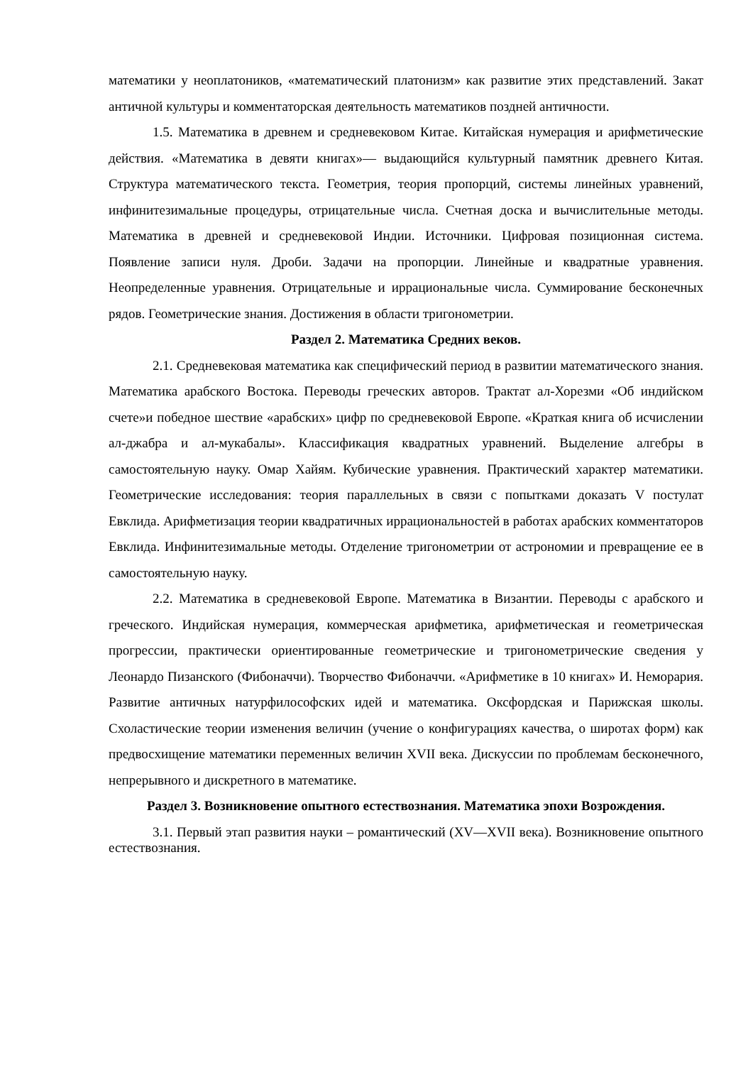математики у неоплатоников, «математический платонизм» как развитие этих представлений. Закат античной культуры и комментаторская деятельность математиков поздней античности.
1.5. Математика в древнем и средневековом Китае. Китайская нумерация и арифметические действия. «Математика в девяти книгах»— выдающийся культурный памятник древнего Китая. Структура математического текста. Геометрия, теория пропорций, системы линейных уравнений, инфинитезимальные процедуры, отрицательные числа. Счетная доска и вычислительные методы. Математика в древней и средневековой Индии. Источники. Цифровая позиционная система. Появление записи нуля. Дроби. Задачи на пропорции. Линейные и квадратные уравнения. Неопределенные уравнения. Отрицательные и иррациональные числа. Суммирование бесконечных рядов. Геометрические знания. Достижения в области тригонометрии.
Раздел 2. Математика Средних веков.
2.1. Средневековая математика как специфический период в развитии математического знания. Математика арабского Востока. Переводы греческих авторов. Трактат ал-Хорезми «Об индийском счете»и победное шествие «арабских» цифр по средневековой Европе. «Краткая книга об исчислении ал-джабра и ал-мукабалы». Классификация квадратных уравнений. Выделение алгебры в самостоятельную науку. Омар Хайям. Кубические уравнения. Практический характер математики. Геометрические исследования: теория параллельных в связи с попытками доказать V постулат Евклида. Арифметизация теории квадратичных иррациональностей в работах арабских комментаторов Евклида. Инфинитезимальные методы. Отделение тригонометрии от астрономии и превращение ее в самостоятельную науку.
2.2. Математика в средневековой Европе. Математика в Византии. Переводы с арабского и греческого. Индийская нумерация, коммерческая арифметика, арифметическая и геометрическая прогрессии, практически ориентированные геометрические и тригонометрические сведения у Леонардо Пизанского (Фибоначчи). Творчество Фибоначчи. «Арифметике в 10 книгах» И. Неморария. Развитие античных натурфилософских идей и математика. Оксфордская и Парижская школы. Схоластические теории изменения величин (учение о конфигурациях качества, о широтах форм) как предвосхищение математики переменных величин XVII века. Дискуссии по проблемам бесконечного, непрерывного и дискретного в математике.
Раздел 3. Возникновение опытного естествознания. Математика эпохи Возрождения.
3.1. Первый этап развития науки – романтический (XV—XVII века). Возникновение опытного естествознания.